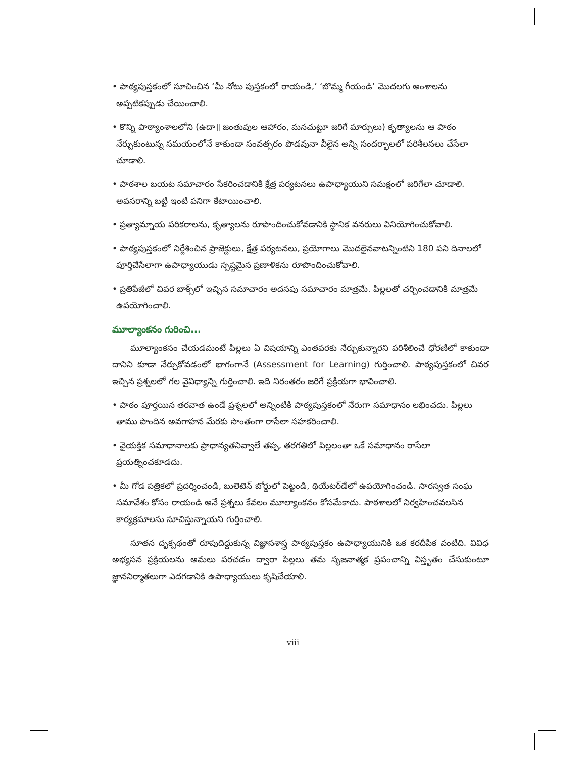• పాఠ్యపుస్తకంలో సూచించిన ‘మీ నోటు పుస్తకంలో రాయండి,’ ‘బొమ్మ గీయండి’ మొదలగు అంశాలను అప్పటికప్పుడు చేయించాలి.
• కొన్ని పాఠ్యాంశాలలోని (ఉదా॥ జంతువుల ఆహారం, మనచుట్టూ జరిగే మార్పులు) కృత్యాలను ఆ పాఠం నేర్చుకుంటున్న సమయంలోనే కాకుండా సంవత్సరం పొడవునా వీలైన అన్ని సందర్భాలలో పరిశీలనలు చేసేలా చూడాలి.
• పాఠశాల బయట సమాచారం సేకరించడానికి క్షేత్ర పర్యటనలు ఉపాధ్యాయుని సమక్షంలో జరిగేలా చూడాలి. అవసరాన్ని బట్టి ఇంటి పనిగా కేటాయించాలి.
• ప్రత్యామ్నాయ పరికరాలను, కృత్యాలను రూపొందించుకోవడానికి స్థానిక వనరులు వినియోగించుకోవాలి.
• పాఠ్యపుస్తకంలో నిర్దేశించిన ప్రాజెక్టులు, క్షేత్ర పర్యటనలు, ప్రయోగాలు మొదలైనవాటన్నింటిని 180 పని దినాలలో పూర్తిచేసేలాగా ఉపాధ్యాయుడు స్పష్టమైన ప్రణాళికను రూపొందించుకోవాలి.
• ప్రతిపేజీలో చివర బాక్స్‌లో ఇచ్చిన సమాచారం అదనపు సమాచారం మాత్రమే. పిల్లలతో చర్చించడానికి మాత్రమే ఉపయోగించాలి.
మూల్యాంకనం గురించి...
మూల్యాంకనం చేయడమంటే పిల్లలు ఏ విషయాన్ని ఎంతవరకు నేర్చుకున్నారని పరిశీలించే ధోరణిలో కాకుండా దానిని కూడా నేర్చుకోవడంలో భాగంగానే (Assessment for Learning) గుర్తించాలి. పాఠ్యపుస్తకంలో చివర ఇచ్చిన ప్రశ్నలలో గల వైవిధ్యాన్ని గుర్తించాలి. ఇది నిరంతరం జరిగే ప్రక్రియగా భావించాలి.
• పాఠం పూర్తయిన తరవాత ఉండే ప్రశ్నలలో అన్నింటికి పాఠ్యపుస్తకంలో నేరుగా సమాధానం లభించదు. పిల్లలు తాము పొందిన అవగాహన మేరకు సొంతంగా రాసేలా సహకరించాలి.
• వైయక్తిక సమాధానాలకు ప్రాధాన్యతనివ్వాలే తప్ప, తరగతిలో పిల్లలంతా ఒకే సమాధానం రాసేలా ప్రయత్నించకూడదు.
• మీ గోడ పత్రికలో ప్రదర్శించండి, బులెటెన్ బోర్డులో పెట్టండి, థియేటర్‌డేలో ఉపయోగించండి. సారస్వత సంఘ సమావేశం కోసం రాయండి అనే ప్రశ్నలు కేవలం మూల్యాంకనం కోసమేకాదు. పాఠశాలలో నిర్వహించవలసిన కార్యక్రమాలను సూచిస్తున్నాయని గుర్తించాలి.
నూతన దృక్పథంతో రూపుదిద్దుకున్న విజ్ఞానశాస్త్ర పాఠ్యపుస్తకం ఉపాధ్యాయునికి ఒక కరదీపిక వంటిది. వివిధ అభ్యసన ప్రక్రియలను అమలు పరచడం ద్వారా పిల్లలు తమ సృజనాత్మక ప్రపంచాన్ని విస్తృతం చేసుకుంటూ జ్ఞాననిర్మాతలుగా ఎదగడానికి ఉపాధ్యాయులు కృషిచేయాలి.
viii